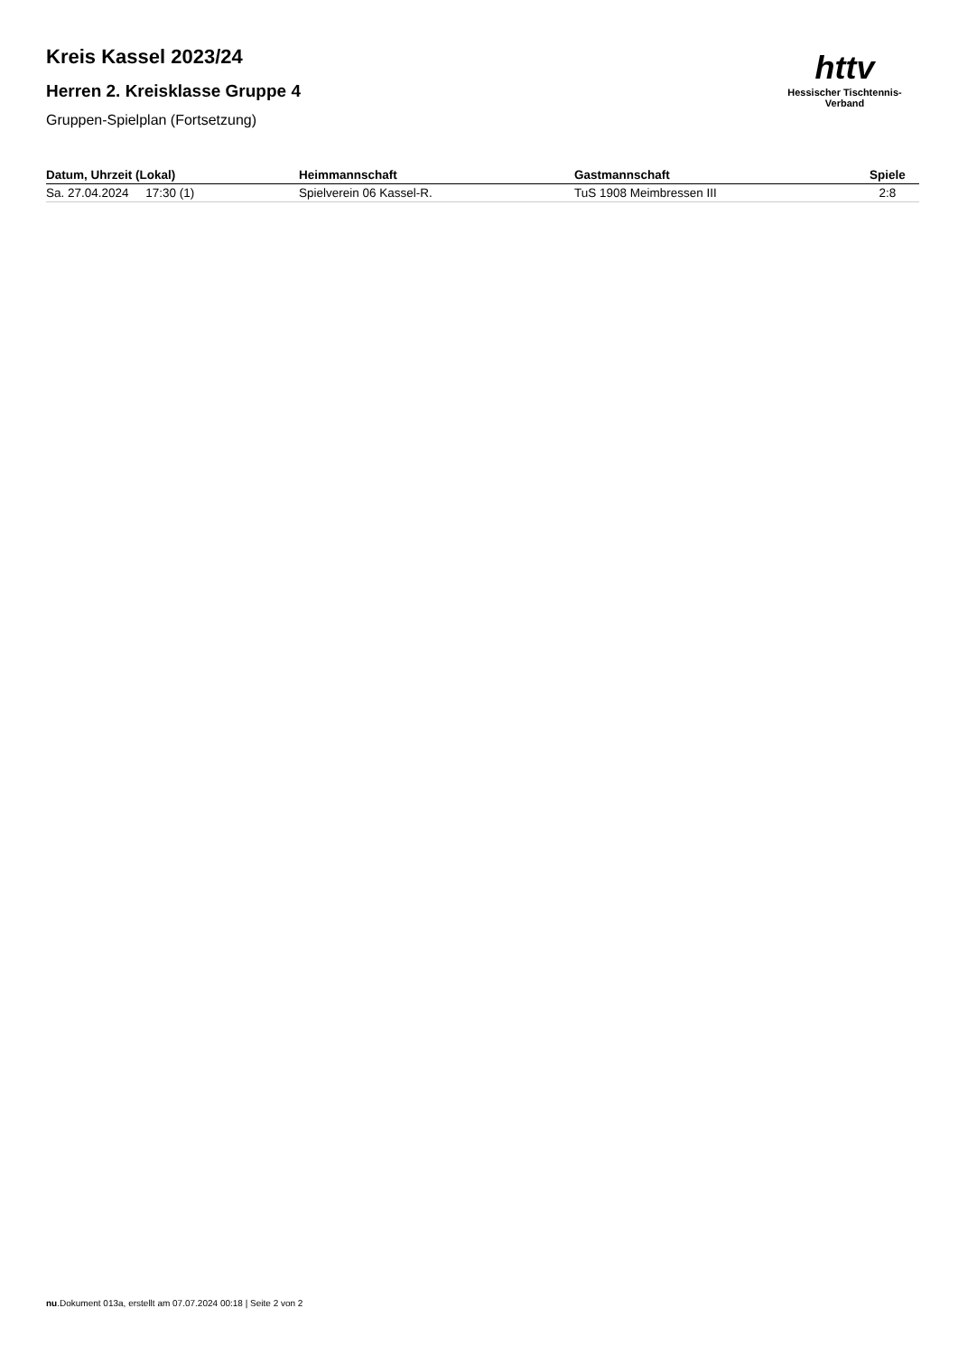httv
Hessischer Tischtennis-Verband
Kreis Kassel 2023/24
Herren 2. Kreisklasse Gruppe 4
Gruppen-Spielplan (Fortsetzung)
| Datum, Uhrzeit (Lokal) | Heimmannschaft | Gastmannschaft | Spiele |
| --- | --- | --- | --- |
| Sa. 27.04.2024 17:30 (1) | Spielverein 06 Kassel-R. | TuS 1908 Meimbressen III | 2:8 |
nu.Dokument 013a, erstellt am 07.07.2024 00:18 | Seite 2 von 2